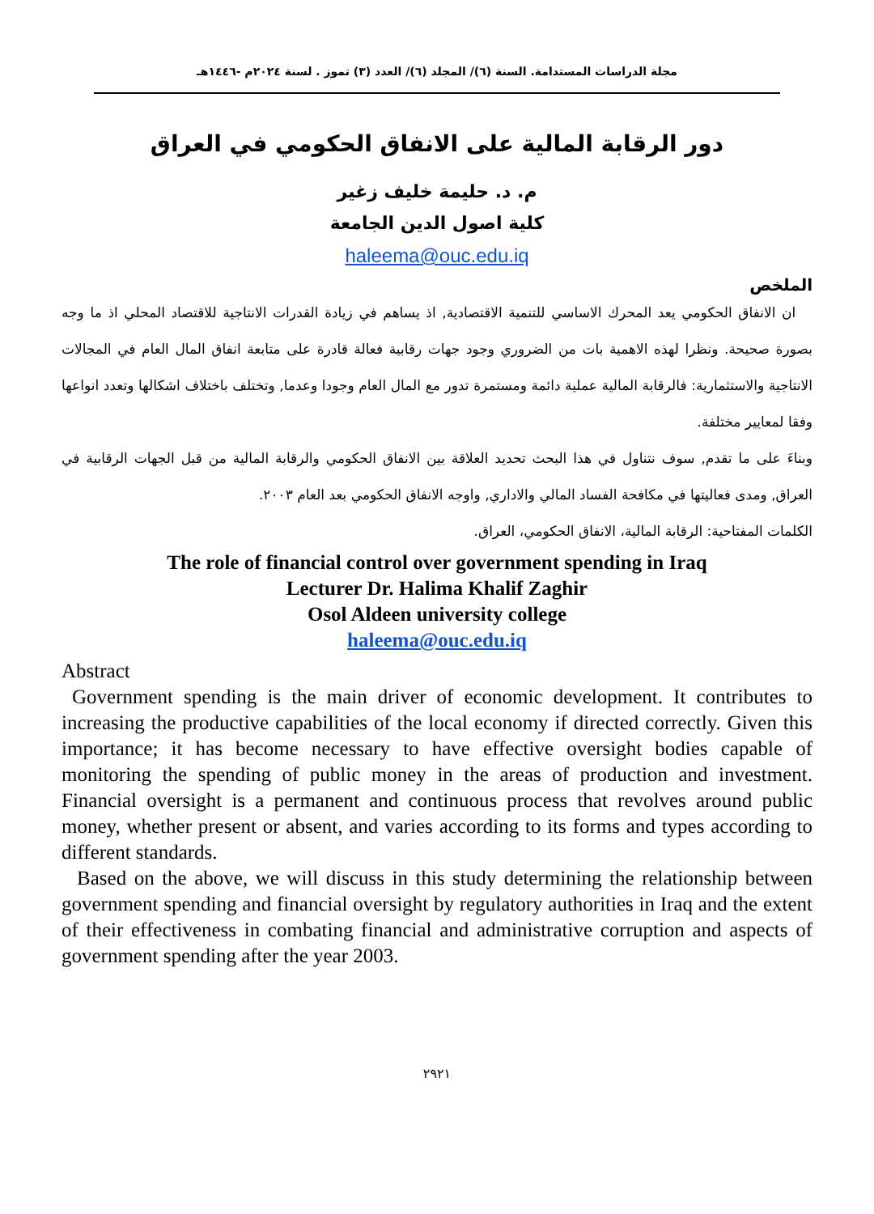مجلة الدراسات المستدامة. السنة (٦)/ المجلد (٦)/ العدد (٣) تموز . لسنة ٢٠٢٤م -١٤٤٦هـ
دور الرقابة المالية على الانفاق الحكومي في العراق
م. د. حليمة خليف زغير
كلية اصول الدين الجامعة
haleema@ouc.edu.iq
الملخص
ان الانفاق الحكومي يعد المحرك الاساسي للتنمية الاقتصادية, اذ يساهم في زيادة القدرات الانتاجية للاقتصاد المحلي اذ ما وجه بصورة صحيحة. ونظرا لهذه الاهمية بات من الضروري وجود جهات رقابية فعالة قادرة على متابعة انفاق المال العام في المجالات الانتاجية والاستثمارية: فالرقابة المالية عملية دائمة ومستمرة تدور مع المال العام وجودا وعدما, وتختلف باختلاف اشكالها وتعدد انواعها وفقا لمعايير مختلفة.
وبناءَ على ما تقدم, سوف نتناول في هذا البحث تحديد العلاقة بين الانفاق الحكومي والرقابة المالية من قبل الجهات الرقابية في العراق, ومدى فعاليتها في مكافحة الفساد المالي والاداري, واوجه الانفاق الحكومي بعد العام ٢٠٠٣.
الكلمات المفتاحية: الرقابة المالية، الانفاق الحكومي، العراق.
The role of financial control over government spending in Iraq
Lecturer Dr. Halima Khalif Zaghir
Osol Aldeen university college
haleema@ouc.edu.iq
Abstract
Government spending is the main driver of economic development. It contributes to increasing the productive capabilities of the local economy if directed correctly. Given this importance; it has become necessary to have effective oversight bodies capable of monitoring the spending of public money in the areas of production and investment. Financial oversight is a permanent and continuous process that revolves around public money, whether present or absent, and varies according to its forms and types according to different standards.
Based on the above, we will discuss in this study determining the relationship between government spending and financial oversight by regulatory authorities in Iraq and the extent of their effectiveness in combating financial and administrative corruption and aspects of government spending after the year 2003.
٢٩٢١